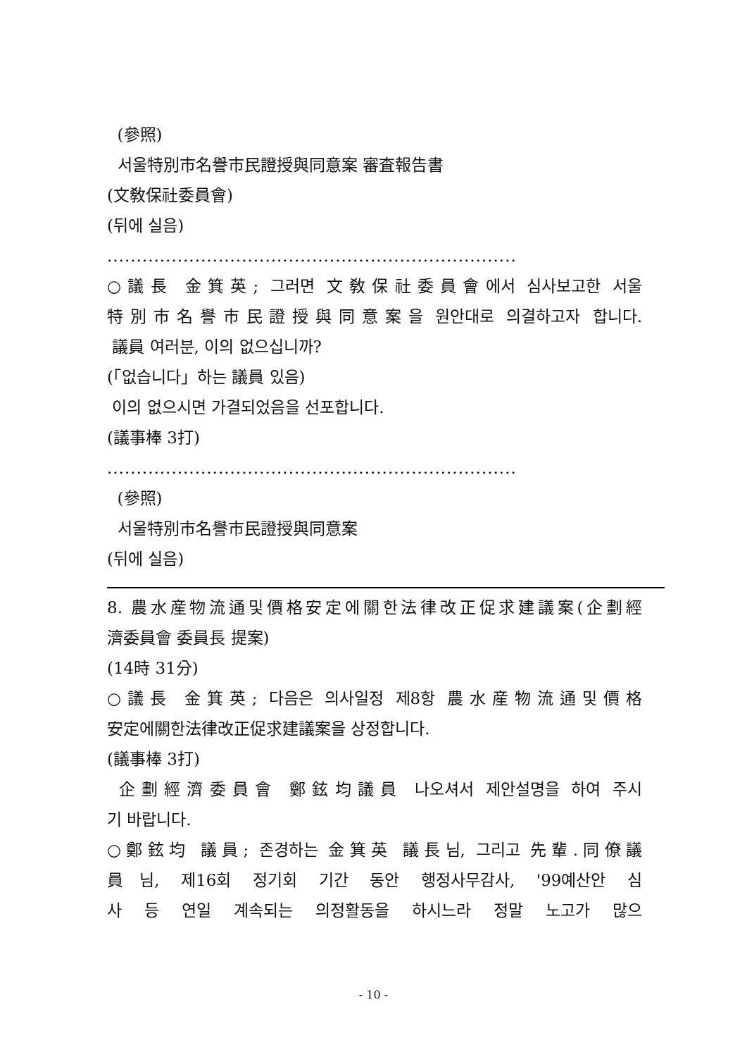(參照)
서울特別市名譽市民證授與同意案 審査報告書
(文敎保社委員會)
(뒤에 실음)
......................................................................
○議長 金箕英; 그러면 文敎保社委員會에서 심사보고한 서울
特別市名譽市民證授與同意案을 원안대로 의결하고자 합니다.
議員 여러분, 이의 없으십니까?
(「없습니다」하는 議員 있음)
이의 없으시면 가결되었음을 선포합니다.
(議事棒 3打)
......................................................................
(參照)
서울特別市名譽市民證授與同意案
(뒤에 실음)
8. 農水産物流通및價格安定에關한法律改正促求建議案(企劃經
濟委員會 委員長 提案)
(14時 31分)
○議長 金箕英; 다음은 의사일정 제8항 農水産物流通및價格
安定에關한法律改正促求建議案을 상정합니다.
(議事棒 3打)
企劃經濟委員會 鄭鉉均議員 나오셔서 제안설명을 하여 주시
기 바랍니다.
○鄭鉉均 議員; 존경하는 金箕英 議長님, 그리고 先輩.同僚議
員님, 제16회 정기회 기간 동안 행정사무감사, '99예산안 심
사 등 연일 계속되는 의정활동을 하시느라 정말 노고가 많으
- 10 -